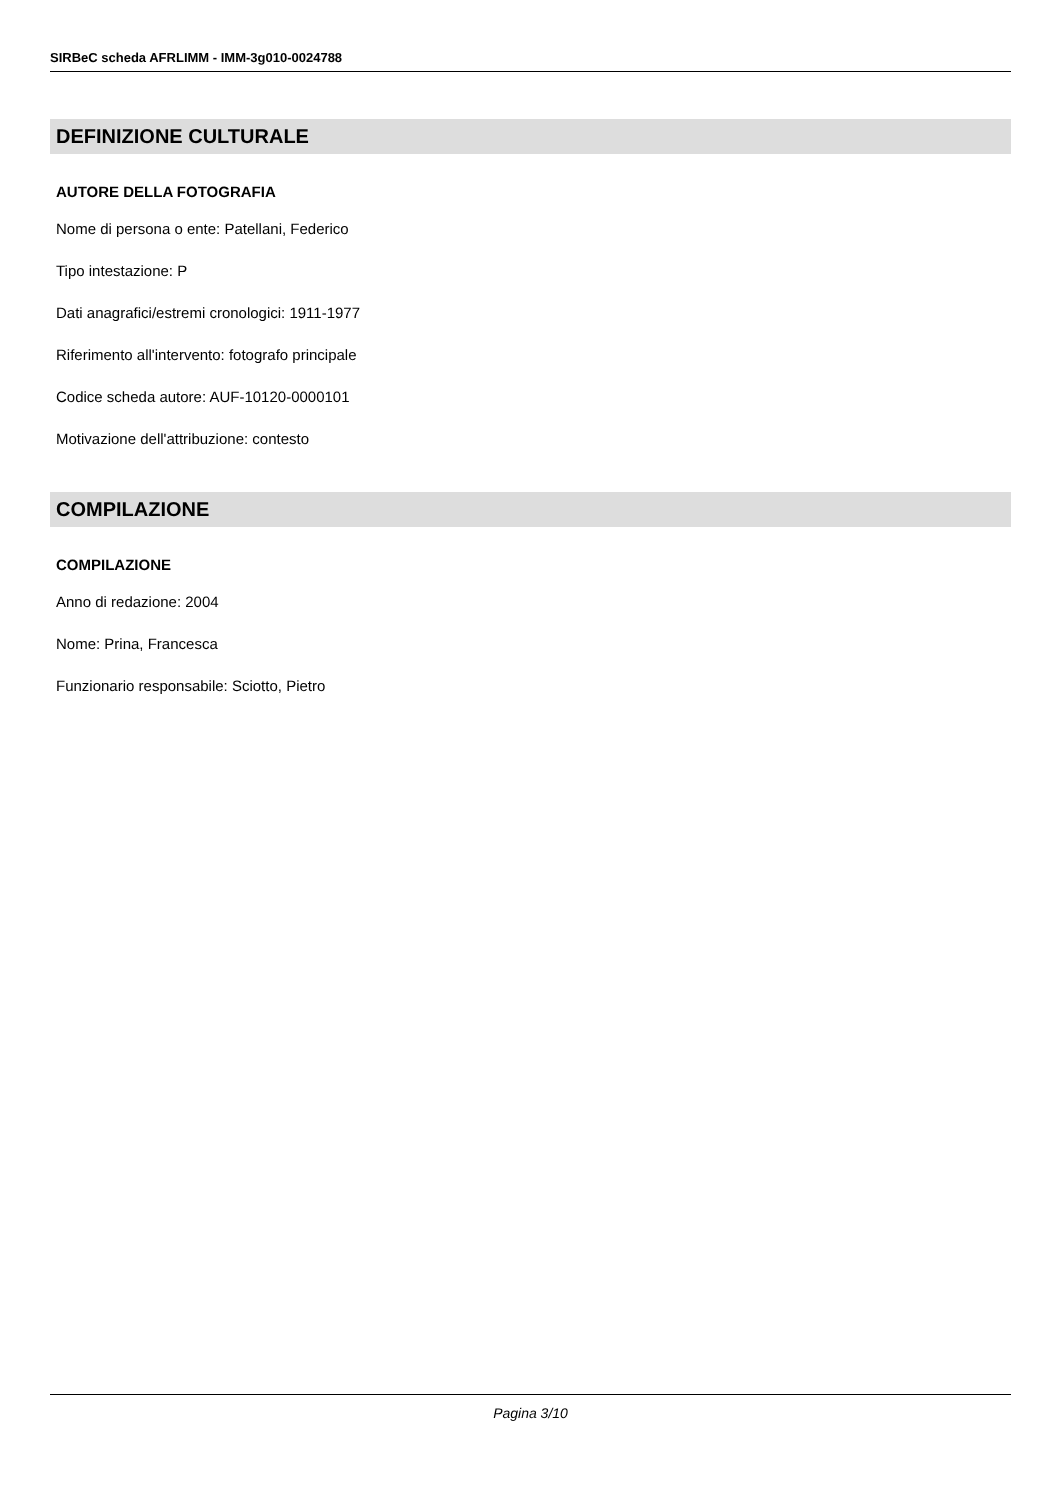SIRBeC scheda AFRLIMM - IMM-3g010-0024788
DEFINIZIONE CULTURALE
AUTORE DELLA FOTOGRAFIA
Nome di persona o ente: Patellani, Federico
Tipo intestazione: P
Dati anagrafici/estremi cronologici: 1911-1977
Riferimento all'intervento: fotografo principale
Codice scheda autore: AUF-10120-0000101
Motivazione dell'attribuzione: contesto
COMPILAZIONE
COMPILAZIONE
Anno di redazione: 2004
Nome: Prina, Francesca
Funzionario responsabile: Sciotto, Pietro
Pagina 3/10